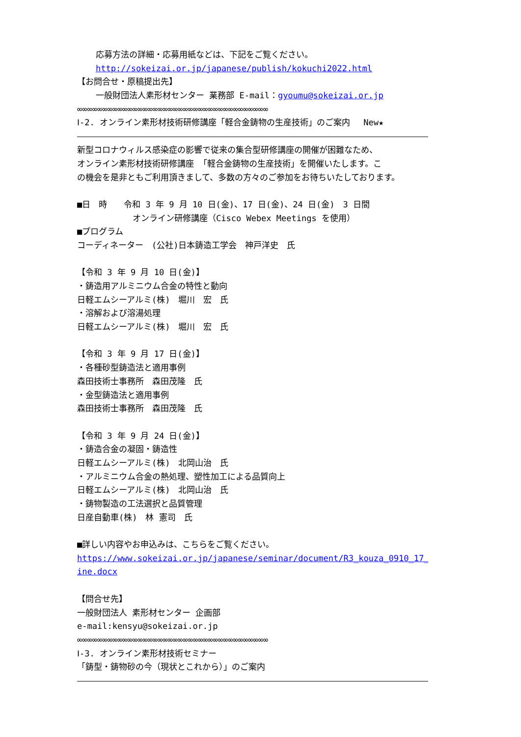応募方法の詳細・応募用紙などは、下記をご覧ください。
http://sokeizai.or.jp/japanese/publish/kokuchi2022.html
【お問合せ・原稿提出先】
一般財団法人素形材センター 業務部 E-mail：gyoumu@sokeizai.or.jp
∞∞∞∞∞∞∞∞∞∞∞∞∞∞∞∞∞∞∞∞∞∞∞∞∞∞∞∞∞∞∞∞∞∞∞∞∞∞
Ⅰ-2. オンライン素形材技術研修講座「軽合金鋳物の生産技術」のご案内　 New★
新型コロナウィルス感染症の影響で従来の集合型研修講座の開催が困難なため、
オンライン素形材技術研修講座 「軽合金鋳物の生産技術」を開催いたします。こ
の機会を是非ともご利用頂きまして、多数の方々のご参加をお待ちいたしております。
■日　時　　令和 3 年 9 月 10 日(金)、17 日(金)、24 日(金)　3 日間
オンライン研修講座（Cisco Webex Meetings を使用）
■プログラム
コーディネーター　(公社)日本鋳造工学会　神戸洋史　氏
【令和 3 年 9 月 10 日(金)】
・鋳造用アルミニウム合金の特性と動向
日軽エムシーアルミ(株)　堀川　宏　氏
・溶解および溶湯処理
日軽エムシーアルミ(株)　堀川　宏　氏
【令和 3 年 9 月 17 日(金)】
・各種砂型鋳造法と適用事例
森田技術士事務所　森田茂隆　氏
・金型鋳造法と適用事例
森田技術士事務所　森田茂隆　氏
【令和 3 年 9 月 24 日(金)】
・鋳造合金の凝固・鋳造性
日軽エムシーアルミ(株)　北岡山治　氏
・アルミニウム合金の熱処理、塑性加工による品質向上
日軽エムシーアルミ(株)　北岡山治　氏
・鋳物製造の工法選択と品質管理
日産自動車(株)　林 憲司　氏
■詳しい内容やお申込みは、こちらをご覧ください。
https://www.sokeizai.or.jp/japanese/seminar/document/R3_kouza_0910_17_24_onl
ine.docx
【問合せ先】
一般財団法人 素形材センター 企画部
e-mail:kensyu@sokeizai.or.jp
∞∞∞∞∞∞∞∞∞∞∞∞∞∞∞∞∞∞∞∞∞∞∞∞∞∞∞∞∞∞∞∞∞∞∞∞∞∞
Ⅰ-3. オンライン素形材技術セミナー
「鋳型・鋳物砂の今（現状とこれから）」のご案内